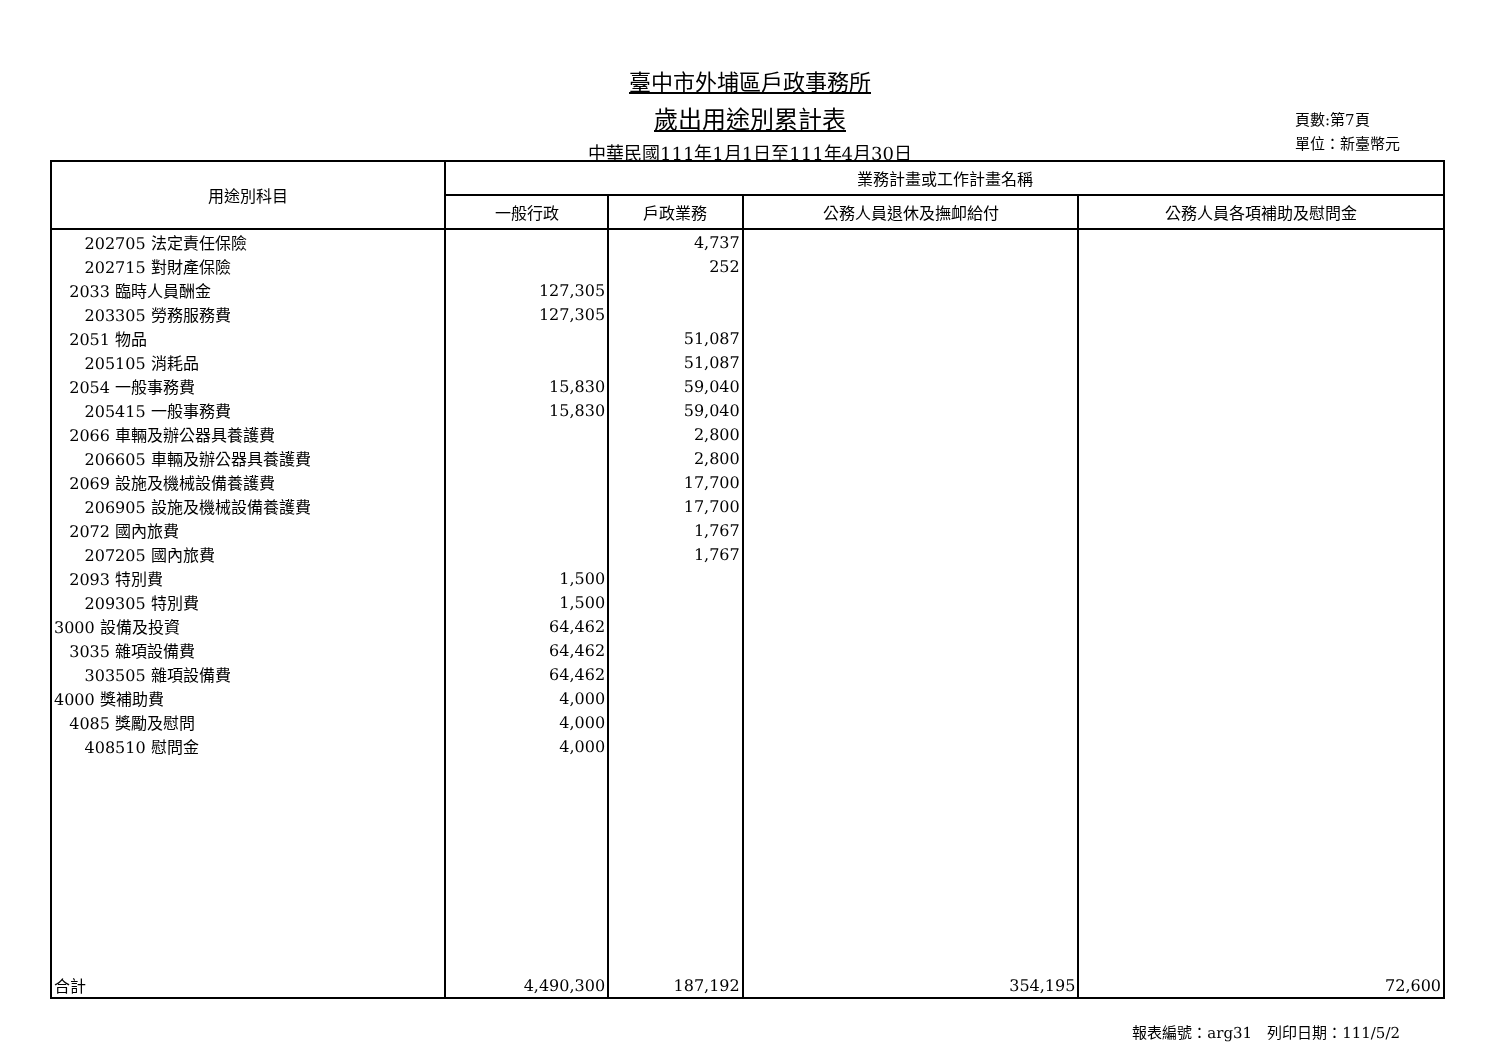臺中市外埔區戶政事務所
歲出用途別累計表
中華民國111年1月1日至111年4月30日
頁數:第7頁
單位：新臺幣元
| 用途別科目 | 業務計畫或工作計畫名稱 | | | |
| --- | --- | --- | --- | --- |
| | 一般行政 | 戶政業務 | 公務人員退休及撫卹給付 | 公務人員各項補助及慰問金 |
| 202705 法定責任保險 | | 4,737 | | |
| 202715 對財產保險 | | 252 | | |
| 2033 臨時人員酬金 | 127,305 | | | |
| 203305 勞務服務費 | 127,305 | | | |
| 2051 物品 | | 51,087 | | |
| 205105 消耗品 | | 51,087 | | |
| 2054 一般事務費 | 15,830 | 59,040 | | |
| 205415 一般事務費 | 15,830 | 59,040 | | |
| 2066 車輛及辦公器具養護費 | | 2,800 | | |
| 206605 車輛及辦公器具養護費 | | 2,800 | | |
| 2069 設施及機械設備養護費 | | 17,700 | | |
| 206905 設施及機械設備養護費 | | 17,700 | | |
| 2072 國內旅費 | | 1,767 | | |
| 207205 國內旅費 | | 1,767 | | |
| 2093 特別費 | 1,500 | | | |
| 209305 特別費 | 1,500 | | | |
| 3000 設備及投資 | 64,462 | | | |
| 3035 雜項設備費 | 64,462 | | | |
| 303505 雜項設備費 | 64,462 | | | |
| 4000 獎補助費 | 4,000 | | | |
| 4085 獎勵及慰問 | 4,000 | | | |
| 408510 慰問金 | 4,000 | | | |
| 合計 | 4,490,300 | 187,192 | 354,195 | 72,600 |
報表編號：arg31　列印日期：111/5/2